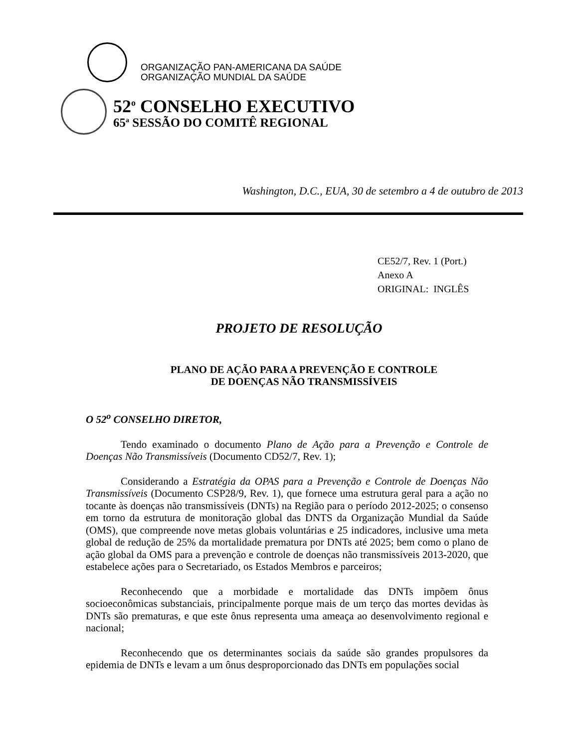ORGANIZAÇÃO PAN-AMERICANA DA SAÚDE
ORGANIZAÇÃO MUNDIAL DA SAÚDE
52<sup>o</sup> CONSELHO EXECUTIVO
65<sup>a</sup> SESSÃO DO COMITÊ REGIONAL
Washington, D.C., EUA, 30 de setembro a 4 de outubro de 2013
CE52/7, Rev. 1 (Port.)
Anexo A
ORIGINAL: INGLÊS
PROJETO DE RESOLUÇÃO
PLANO DE AÇÃO PARA A PREVENÇÃO E CONTROLE
DE DOENÇAS NÃO TRANSMISSÍVEIS
O 52<sup>o</sup> CONSELHO DIRETOR,
Tendo examinado o documento Plano de Ação para a Prevenção e Controle de Doenças Não Transmissíveis (Documento CD52/7, Rev. 1);
Considerando a Estratégia da OPAS para a Prevenção e Controle de Doenças Não Transmissíveis (Documento CSP28/9, Rev. 1), que fornece uma estrutura geral para a ação no tocante às doenças não transmissíveis (DNTs) na Região para o período 2012-2025; o consenso em torno da estrutura de monitoração global das DNTS da Organização Mundial da Saúde (OMS), que compreende nove metas globais voluntárias e 25 indicadores, inclusive uma meta global de redução de 25% da mortalidade prematura por DNTs até 2025; bem como o plano de ação global da OMS para a prevenção e controle de doenças não transmissíveis 2013-2020, que estabelece ações para o Secretariado, os Estados Membros e parceiros;
Reconhecendo que a morbidade e mortalidade das DNTs impõem ônus socioeconômicas substanciais, principalmente porque mais de um terço das mortes devidas às DNTs são prematuras, e que este ônus representa uma ameaça ao desenvolvimento regional e nacional;
Reconhecendo que os determinantes sociais da saúde são grandes propulsores da epidemia de DNTs e levam a um ônus desproporcionado das DNTs em populações social